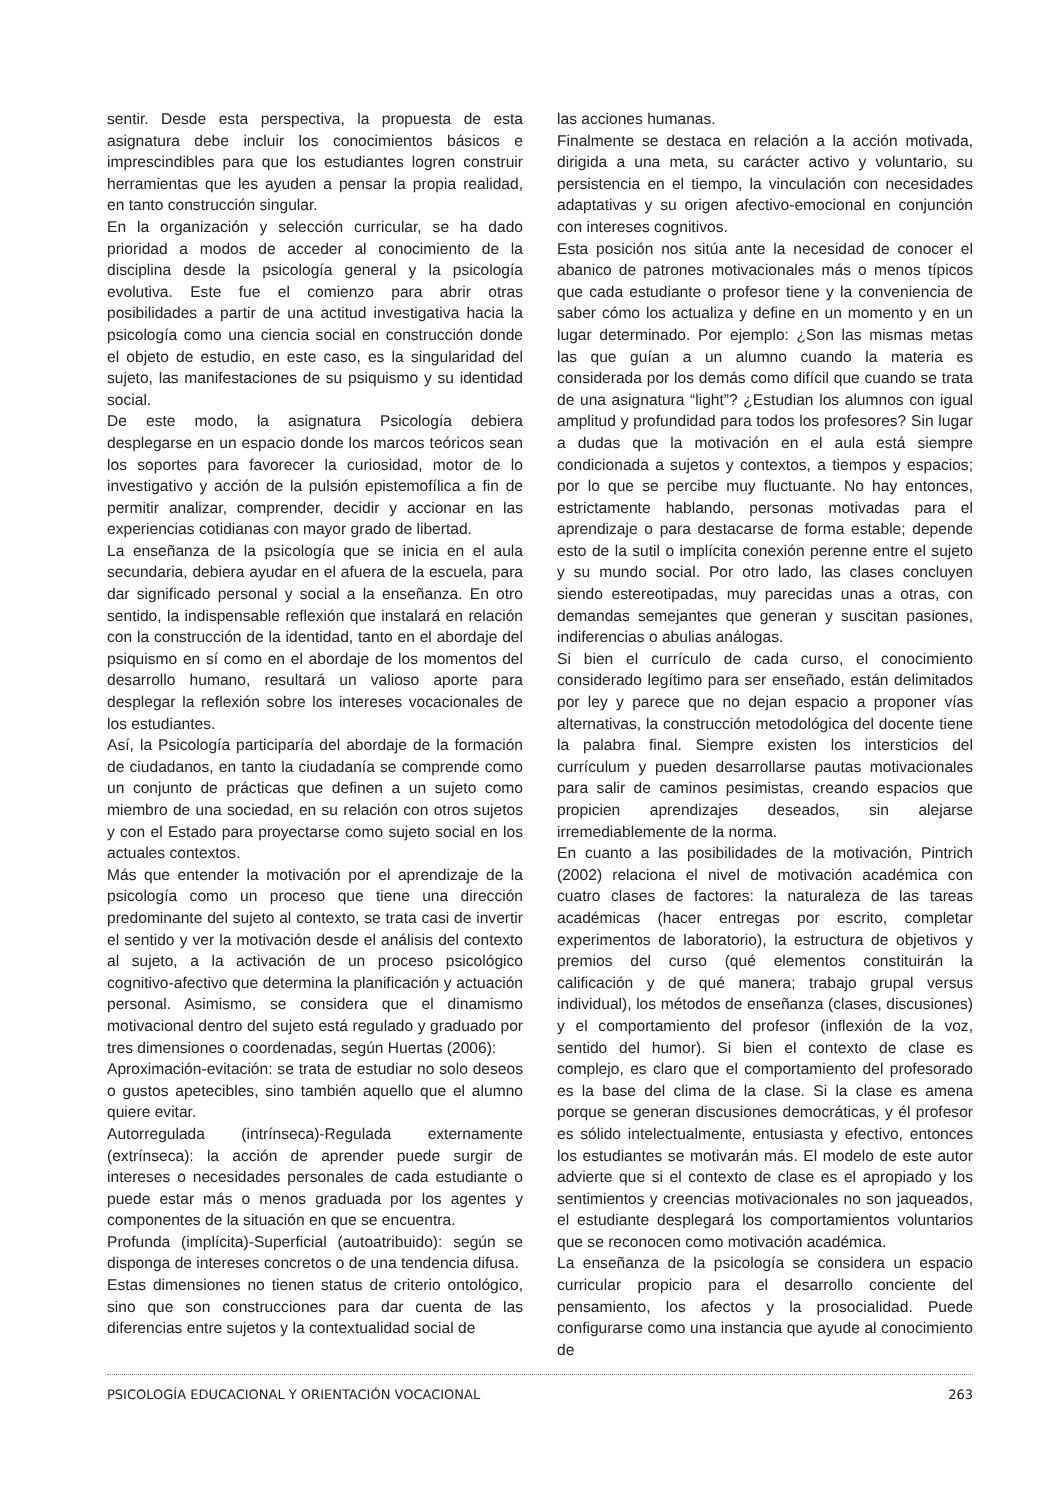sentir. Desde esta perspectiva, la propuesta de esta asignatura debe incluir los conocimientos básicos e imprescindibles para que los estudiantes logren construir herramientas que les ayuden a pensar la propia realidad, en tanto construcción singular.
En la organización y selección curricular, se ha dado prioridad a modos de acceder al conocimiento de la disciplina desde la psicología general y la psicología evolutiva. Este fue el comienzo para abrir otras posibilidades a partir de una actitud investigativa hacia la psicología como una ciencia social en construcción donde el objeto de estudio, en este caso, es la singularidad del sujeto, las manifestaciones de su psiquismo y su identidad social.
De este modo, la asignatura Psicología debiera desplegarse en un espacio donde los marcos teóricos sean los soportes para favorecer la curiosidad, motor de lo investigativo y acción de la pulsión epistemofílica a fin de permitir analizar, comprender, decidir y accionar en las experiencias cotidianas con mayor grado de libertad.
La enseñanza de la psicología que se inicia en el aula secundaria, debiera ayudar en el afuera de la escuela, para dar significado personal y social a la enseñanza. En otro sentido, la indispensable reflexión que instalará en relación con la construcción de la identidad, tanto en el abordaje del psiquismo en sí como en el abordaje de los momentos del desarrollo humano, resultará un valioso aporte para desplegar la reflexión sobre los intereses vocacionales de los estudiantes.
Así, la Psicología participaría del abordaje de la formación de ciudadanos, en tanto la ciudadanía se comprende como un conjunto de prácticas que definen a un sujeto como miembro de una sociedad, en su relación con otros sujetos y con el Estado para proyectarse como sujeto social en los actuales contextos.
Más que entender la motivación por el aprendizaje de la psicología como un proceso que tiene una dirección predominante del sujeto al contexto, se trata casi de invertir el sentido y ver la motivación desde el análisis del contexto al sujeto, a la activación de un proceso psicológico cognitivo-afectivo que determina la planificación y actuación personal. Asimismo, se considera que el dinamismo motivacional dentro del sujeto está regulado y graduado por tres dimensiones o coordenadas, según Huertas (2006):
Aproximación-evitación: se trata de estudiar no solo deseos o gustos apetecibles, sino también aquello que el alumno quiere evitar.
Autorregulada (intrínseca)-Regulada externamente (extrínseca): la acción de aprender puede surgir de intereses o necesidades personales de cada estudiante o puede estar más o menos graduada por los agentes y componentes de la situación en que se encuentra.
Profunda (implícita)-Superficial (autoatribuido): según se disponga de intereses concretos o de una tendencia difusa.
Estas dimensiones no tienen status de criterio ontológico, sino que son construcciones para dar cuenta de las diferencias entre sujetos y la contextualidad social de
las acciones humanas.
Finalmente se destaca en relación a la acción motivada, dirigida a una meta, su carácter activo y voluntario, su persistencia en el tiempo, la vinculación con necesidades adaptativas y su origen afectivo-emocional en conjunción con intereses cognitivos.
Esta posición nos sitúa ante la necesidad de conocer el abanico de patrones motivacionales más o menos típicos que cada estudiante o profesor tiene y la conveniencia de saber cómo los actualiza y define en un momento y en un lugar determinado. Por ejemplo: ¿Son las mismas metas las que guían a un alumno cuando la materia es considerada por los demás como difícil que cuando se trata de una asignatura “light”? ¿Estudian los alumnos con igual amplitud y profundidad para todos los profesores? Sin lugar a dudas que la motivación en el aula está siempre condicionada a sujetos y contextos, a tiempos y espacios; por lo que se percibe muy fluctuante. No hay entonces, estrictamente hablando, personas motivadas para el aprendizaje o para destacarse de forma estable; depende esto de la sutil o implícita conexión perenne entre el sujeto y su mundo social. Por otro lado, las clases concluyen siendo estereotipadas, muy parecidas unas a otras, con demandas semejantes que generan y suscitan pasiones, indiferencias o abulias análogas.
Si bien el currículo de cada curso, el conocimiento considerado legítimo para ser enseñado, están delimitados por ley y parece que no dejan espacio a proponer vías alternativas, la construcción metodológica del docente tiene la palabra final. Siempre existen los intersticios del currículum y pueden desarrollarse pautas motivacionales para salir de caminos pesimistas, creando espacios que propicien aprendizajes deseados, sin alejarse irremediablemente de la norma.
En cuanto a las posibilidades de la motivación, Pintrich (2002) relaciona el nivel de motivación académica con cuatro clases de factores: la naturaleza de las tareas académicas (hacer entregas por escrito, completar experimentos de laboratorio), la estructura de objetivos y premios del curso (qué elementos constituirán la calificación y de qué manera; trabajo grupal versus individual), los métodos de enseñanza (clases, discusiones) y el comportamiento del profesor (inflexión de la voz, sentido del humor). Si bien el contexto de clase es complejo, es claro que el comportamiento del profesorado es la base del clima de la clase. Si la clase es amena porque se generan discusiones democráticas, y él profesor es sólido intelectualmente, entusiasta y efectivo, entonces los estudiantes se motivarán más. El modelo de este autor advierte que si el contexto de clase es el apropiado y los sentimientos y creencias motivacionales no son jaqueados, el estudiante desplegará los comportamientos voluntarios que se reconocen como motivación académica.
La enseñanza de la psicología se considera un espacio curricular propicio para el desarrollo conciente del pensamiento, los afectos y la prosocialidad. Puede configurarse como una instancia que ayude al conocimiento de
PSICOLOGÍA EDUCACIONAL Y ORIENTACIÓN VOCACIONAL 263